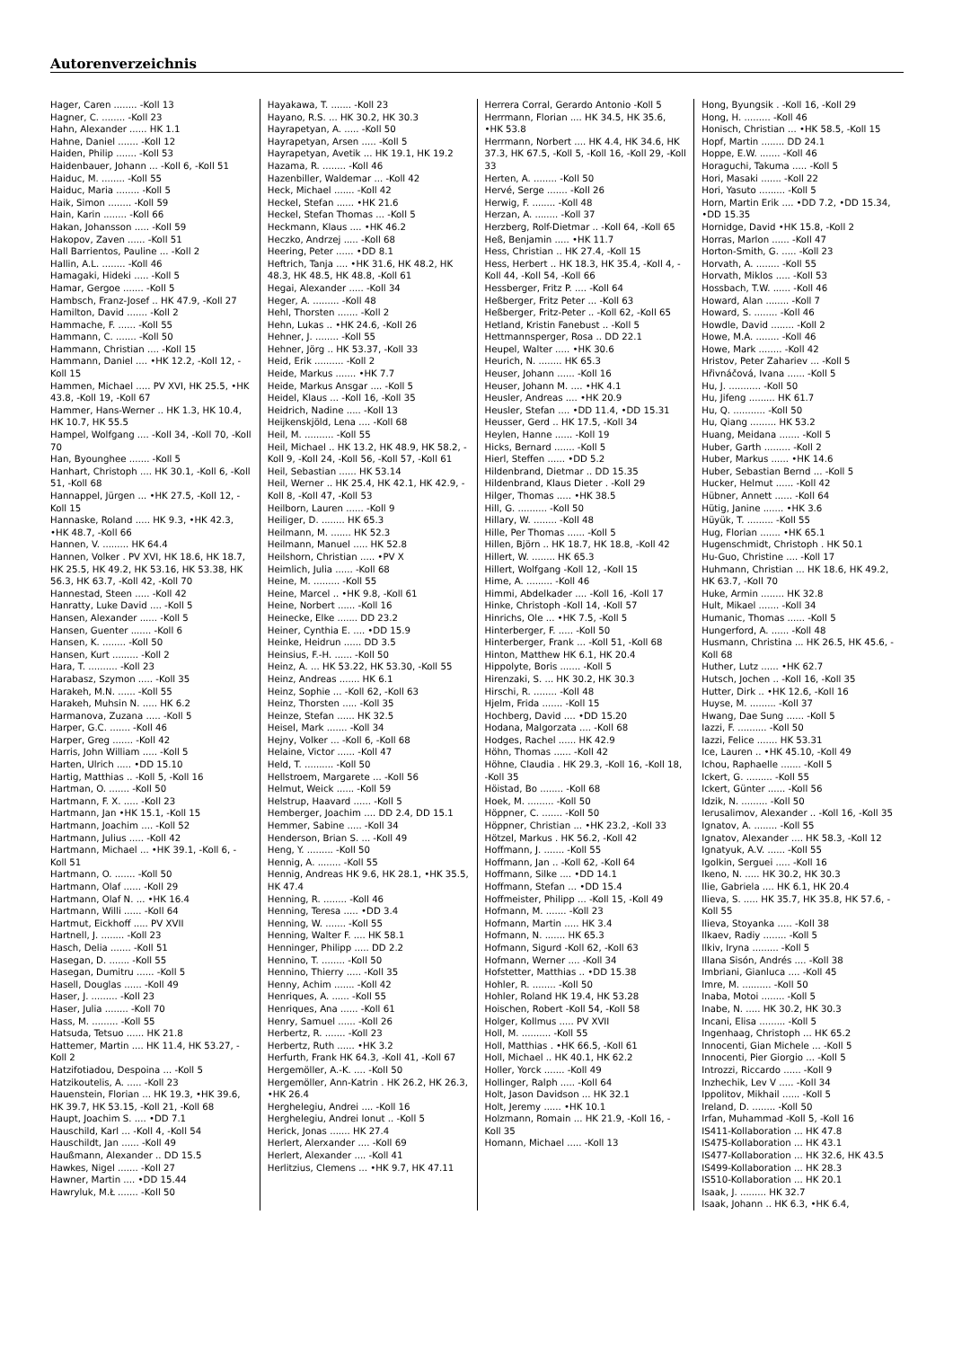Autorenverzeichnis
Hager, Caren ........ -Koll 13
Hagner, C. ........ -Koll 23
Hahn, Alexander ...... HK 1.1
Hahne, Daniel ....... -Koll 12
Haiden, Philip ....... -Koll 53
Haidenbauer, Johann ... -Koll 6, -Koll 51
Haiduc, M. ........ -Koll 55
Haiduc, Maria ........ -Koll 5
Haik, Simon ........ -Koll 59
Hain, Karin ........ -Koll 66
Hakan, Johansson ..... -Koll 59
Hakopov, Zaven ...... -Koll 51
Hall Barrientos, Pauline ... -Koll 2
Hallin, A.L. ........ -Koll 46
Hamagaki, Hideki ..... -Koll 5
Hamar, Gergoe ....... -Koll 5
Hambsch, Franz-Josef .. HK 47.9, -Koll 27
Hamilton, David ....... -Koll 2
Hammache, F. ...... -Koll 55
Hammann, C. ....... -Koll 50
Hammann, Christian .... -Koll 15
Hammann, Daniel .... •HK 12.2, -Koll 12, -Koll 15
Hammen, Michael ..... PV XVI, HK 25.5, •HK 43.8, -Koll 19, -Koll 67
Hammer, Hans-Werner .. HK 1.3, HK 10.4, HK 10.7, HK 55.5
Hampel, Wolfgang .... -Koll 34, -Koll 70, -Koll 70
Han, Byounghee ....... -Koll 5
Hanhart, Christoph .... HK 30.1, -Koll 6, -Koll 51, -Koll 68
Hannappel, Jürgen ... •HK 27.5, -Koll 12, -Koll 15
Hannaske, Roland ..... HK 9.3, •HK 42.3, •HK 48.7, -Koll 66
Hannen, V. ......... HK 64.4
Hannen, Volker . PV XVI, HK 18.6, HK 18.7, HK 25.5, HK 49.2, HK 53.16, HK 53.38, HK 56.3, HK 63.7, -Koll 42, -Koll 70
Hannestad, Steen ..... -Koll 42
Hanratty, Luke David .... -Koll 5
Hansen, Alexander ...... -Koll 5
Hansen, Guenter ....... -Koll 6
Hansen, K. ........ -Koll 50
Hansen, Kurt ......... -Koll 2
Hara, T. .......... -Koll 23
Harabasz, Szymon ..... -Koll 35
Harakeh, M.N. ...... -Koll 55
Harakeh, Muhsin N. ..... HK 6.2
Harmanova, Zuzana ..... -Koll 5
Harper, G.C. ....... -Koll 46
Harper, Greg ....... -Koll 42
Harris, John William ..... -Koll 5
Harten, Ulrich ..... •DD 15.10
Hartig, Matthias .. -Koll 5, -Koll 16
Hartman, O. ....... -Koll 50
Hartmann, F. X. ..... -Koll 23
Hartmann, Jan •HK 15.1, -Koll 15
Hartmann, Joachim .... -Koll 52
Hartmann, Julius ..... -Koll 42
Hartmann, Michael ... •HK 39.1, -Koll 6, -Koll 51
Hartmann, O. ....... -Koll 50
Hartmann, Olaf ...... -Koll 29
Hartmann, Olaf N. ... •HK 16.4
Hartmann, Willi ...... -Koll 64
Hartmut, Eickhoff ..... PV XVII
Hartnell, J. ........ -Koll 23
Hasch, Delia ....... -Koll 51
Hasegan, D. ....... -Koll 55
Hasegan, Dumitru ...... -Koll 5
Hasell, Douglas ...... -Koll 49
Haser, J. ......... -Koll 23
Haser, Julia ........ -Koll 70
Hass, M. ......... -Koll 55
Hatsuda, Tetsuo ...... HK 21.8
Hattemer, Martin .... HK 11.4, HK 53.27, -Koll 2
Hatzifotiadou, Despoina ... -Koll 5
Hatzikoutelis, A. ..... -Koll 23
Hauenstein, Florian ... HK 19.3, •HK 39.6, HK 39.7, HK 53.15, -Koll 21, -Koll 68
Haupt, Joachim S. .... •DD 7.1
Hauschild, Karl ... -Koll 4, -Koll 54
Hauschildt, Jan ...... -Koll 49
Haußmann, Alexander .. DD 15.5
Hawkes, Nigel ....... -Koll 27
Hawner, Martin .... •DD 15.44
Hawryluk, M.Ł ....... -Koll 50
Hayakawa, T. ....... -Koll 23
Hayano, R.S. ... HK 30.2, HK 30.3
Hayrapetyan, A. ..... -Koll 50
Hayrapetyan, Arsen ..... -Koll 5
Hayrapetyan, Avetik ... HK 19.1, HK 19.2
Hazama, R. ........ -Koll 46
Hazenbiller, Waldemar ... -Koll 42
Heck, Michael ....... -Koll 42
Heckel, Stefan ...... •HK 21.6
Heckel, Stefan Thomas ... -Koll 5
Heckmann, Klaus .... •HK 46.2
Heczko, Andrzej ..... -Koll 68
Heering, Peter ...... •DD 8.1
Heftrich, Tanja .... •HK 31.6, HK 48.2, HK 48.3, HK 48.5, HK 48.8, -Koll 61
Hegai, Alexander ..... -Koll 34
Heger, A. ......... -Koll 48
Hehl, Thorsten ....... -Koll 2
Hehn, Lukas .. •HK 24.6, -Koll 26
Hehner, J. ........ -Koll 55
Hehner, Jörg .. HK 53.37, -Koll 33
Heid, Erik .......... -Koll 2
Heide, Markus ....... •HK 7.7
Heide, Markus Ansgar .... -Koll 5
Heidel, Klaus ... -Koll 16, -Koll 35
Heidrich, Nadine ..... -Koll 13
Heijkenskjöld, Lena .... -Koll 68
Heil, M. .......... -Koll 55
Heil, Michael .. HK 13.2, HK 48.9, HK 58.2, -Koll 9, -Koll 24, -Koll 56, -Koll 57, -Koll 61
Heil, Sebastian ...... HK 53.14
Heil, Werner .. HK 25.4, HK 42.1, HK 42.9, -Koll 8, -Koll 47, -Koll 53
Heilborn, Lauren ...... -Koll 9
Heiliger, D. ........ HK 65.3
Heilmann, M. ....... HK 52.3
Heilmann, Manuel ..... HK 52.8
Heilshorn, Christian ..... •PV X
Heimlich, Julia ...... -Koll 68
Heine, M. ......... -Koll 55
Heine, Marcel .. •HK 9.8, -Koll 61
Heine, Norbert ...... -Koll 16
Heinecke, Elke ....... DD 23.2
Heiner, Cynthia E. .... •DD 15.9
Heinke, Heidrun ...... DD 3.5
Heinsius, F.-H. ...... -Koll 50
Heinz, A. ... HK 53.22, HK 53.30, -Koll 55
Heinz, Andreas ....... HK 6.1
Heinz, Sophie ... -Koll 62, -Koll 63
Heinz, Thorsten ..... -Koll 35
Heinze, Stefan ...... HK 32.5
Heisel, Mark ....... -Koll 34
Hejny, Volker ... -Koll 6, -Koll 68
Helaine, Victor ...... -Koll 47
Held, T. .......... -Koll 50
Hellstroem, Margarete ... -Koll 56
Helmut, Weick ...... -Koll 59
Helstrup, Haavard ...... -Koll 5
Hemberger, Joachim .... DD 2.4, DD 15.1
Hemmer, Sabine ..... -Koll 34
Henderson, Brian S. ... -Koll 49
Heng, Y. ......... -Koll 50
Hennig, A. ........ -Koll 55
Hennig, Andreas HK 9.6, HK 28.1, •HK 35.5, HK 47.4
Henning, R. ........ -Koll 46
Henning, Teresa ..... •DD 3.4
Henning, W. ....... -Koll 55
Henning, Walter F. .... HK 58.1
Henninger, Philipp ..... DD 2.2
Hennino, T. ........ -Koll 50
Hennino, Thierry ..... -Koll 35
Henny, Achim ....... -Koll 42
Henriques, A. ...... -Koll 55
Henriques, Ana ...... -Koll 61
Henry, Samuel ...... -Koll 26
Herbertz, R. ....... -Koll 23
Herbertz, Ruth ...... •HK 3.2
Herfurth, Frank HK 64.3, -Koll 41, -Koll 67
Hergemöller, A.-K. .... -Koll 50
Hergemöller, Ann-Katrin . HK 26.2, HK 26.3, •HK 26.4
Herghelegiu, Andrei .... -Koll 16
Herghelegiu, Andrei Ionut .. -Koll 5
Herick, Jonas ....... HK 27.4
Herlert, Alerxander .... -Koll 69
Herlert, Alexander .... -Koll 41
Herlitzius, Clemens ... •HK 9.7, HK 47.11
Herrera Corral, Gerardo Antonio -Koll 5
Herrmann, Florian .... HK 34.5, HK 35.6, •HK 53.8
Herrmann, Norbert .... HK 4.4, HK 34.6, HK 37.3, HK 67.5, -Koll 5, -Koll 16, -Koll 29, -Koll 33
Herten, A. ........ -Koll 50
Hervé, Serge ....... -Koll 26
Herwig, F. ........ -Koll 48
Herzan, A. ........ -Koll 37
Herzberg, Rolf-Dietmar .. -Koll 64, -Koll 65
Heß, Benjamin ..... •HK 11.7
Hess, Christian .. HK 27.4, -Koll 15
Hess, Herbert .. HK 18.3, HK 35.4, -Koll 4, -Koll 44, -Koll 54, -Koll 66
Hessberger, Fritz P. .... -Koll 64
Heßberger, Fritz Peter ... -Koll 63
Heßberger, Fritz-Peter .. -Koll 62, -Koll 65
Hetland, Kristin Fanebust .. -Koll 5
Hettmannsperger, Rosa .. DD 22.1
Heupel, Walter ..... •HK 30.6
Heurich, N. ........ HK 65.3
Heuser, Johann ...... -Koll 16
Heuser, Johann M. .... •HK 4.1
Heusler, Andreas .... •HK 20.9
Heusler, Stefan .... •DD 11.4, •DD 15.31
Heusser, Gerd .. HK 17.5, -Koll 34
Heylen, Hanne ...... -Koll 19
Hicks, Bernard ....... -Koll 5
Hierl, Steffen ...... •DD 5.2
Hildenbrand, Dietmar .. DD 15.35
Hildenbrand, Klaus Dieter . -Koll 29
Hilger, Thomas ..... •HK 38.5
Hill, G. .......... -Koll 50
Hillary, W. ........ -Koll 48
Hille, Per Thomas ...... -Koll 5
Hillen, Björn .. HK 18.7, HK 18.8, -Koll 42
Hillert, W. ........ HK 65.3
Hillert, Wolfgang -Koll 12, -Koll 15
Hime, A. ......... -Koll 46
Himmi, Abdelkader .... -Koll 16, -Koll 17
Hinke, Christoph -Koll 14, -Koll 57
Hinrichs, Ole ... •HK 7.5, -Koll 5
Hinterberger, F. ..... -Koll 50
Hinterberger, Frank ... -Koll 51, -Koll 68
Hinton, Matthew HK 6.1, HK 20.4
Hippolyte, Boris ....... -Koll 5
Hirenzaki, S. ... HK 30.2, HK 30.3
Hirschi, R. ........ -Koll 48
Hjelm, Frida ....... -Koll 15
Hochberg, David .... •DD 15.20
Hodana, Malgorzata .... -Koll 68
Hodges, Rachel ...... HK 42.9
Höhn, Thomas ...... -Koll 42
Höhne, Claudia . HK 29.3, -Koll 16, -Koll 18, -Koll 35
Höistad, Bo ........ -Koll 68
Hoek, M. ......... -Koll 50
Höppner, C. ....... -Koll 50
Höppner, Christian ... •HK 23.2, -Koll 33
Hötzel, Markus . HK 56.2, -Koll 42
Hoffmann, J. ....... -Koll 55
Hoffmann, Jan .. -Koll 62, -Koll 64
Hoffmann, Silke .... •DD 14.1
Hoffmann, Stefan ... •DD 15.4
Hoffmeister, Philipp ... -Koll 15, -Koll 49
Hofmann, M. ....... -Koll 23
Hofmann, Martin ..... HK 3.4
Hofmann, N. ....... HK 65.3
Hofmann, Sigurd -Koll 62, -Koll 63
Hofmann, Werner .... -Koll 34
Hofstetter, Matthias .. •DD 15.38
Hohler, R. ........ -Koll 50
Hohler, Roland HK 19.4, HK 53.28
Hoischen, Robert -Koll 54, -Koll 58
Holger, Kollmus ..... PV XVII
Holl, M. .......... -Koll 55
Holl, Matthias . •HK 66.5, -Koll 61
Holl, Michael .. HK 40.1, HK 62.2
Holler, Yorck ....... -Koll 49
Hollinger, Ralph ..... -Koll 64
Holt, Jason Davidson ... HK 32.1
Holt, Jeremy ...... •HK 10.1
Holzmann, Romain ... HK 21.9, -Koll 16, -Koll 35
Homann, Michael ..... -Koll 13
Hong, Byungsik . -Koll 16, -Koll 29
Hong, H. ......... -Koll 46
Honisch, Christian ... •HK 58.5, -Koll 15
Hopf, Martin ........ DD 24.1
Hoppe, E.W. ....... -Koll 46
Horaguchi, Takuma ..... -Koll 5
Hori, Masaki ....... -Koll 22
Hori, Yasuto ......... -Koll 5
Horn, Martin Erik .... •DD 7.2, •DD 15.34, •DD 15.35
Hornidge, David •HK 15.8, -Koll 2
Horras, Marlon ...... -Koll 47
Horton-Smith, G. ..... -Koll 23
Horvath, A. ........ -Koll 55
Horvath, Miklos ..... -Koll 53
Hossbach, T.W. ...... -Koll 46
Howard, Alan ........ -Koll 7
Howard, S. ........ -Koll 46
Howdle, David ........ -Koll 2
Howe, M.A. ........ -Koll 46
Howe, Mark ........ -Koll 42
Hristov, Peter Zahariev ... -Koll 5
Hřivnáčová, Ivana ...... -Koll 5
Hu, J. ........... -Koll 50
Hu, Jifeng ......... HK 61.7
Hu, Q. ........... -Koll 50
Hu, Qiang ......... HK 53.2
Huang, Meidana ....... -Koll 5
Huber, Garth ......... -Koll 2
Huber, Markus ...... •HK 14.6
Huber, Sebastian Bernd ... -Koll 5
Hucker, Helmut ...... -Koll 42
Hübner, Annett ...... -Koll 64
Hütig, Janine ....... •HK 3.6
Hüyük, T. ......... -Koll 55
Hug, Florian ....... •HK 65.1
Hugenschmidt, Christoph . HK 50.1
Hu-Guo, Christine .... -Koll 17
Huhmann, Christian ... HK 18.6, HK 49.2, HK 63.7, -Koll 70
Huke, Armin ........ HK 32.8
Hult, Mikael ....... -Koll 34
Humanic, Thomas ...... -Koll 5
Hungerford, A. ...... -Koll 48
Husmann, Christina ... HK 26.5, HK 45.6, -Koll 68
Huther, Lutz ...... •HK 62.7
Hutsch, Jochen .. -Koll 16, -Koll 35
Hutter, Dirk .. •HK 12.6, -Koll 16
Huyse, M. ......... -Koll 37
Hwang, Dae Sung ...... -Koll 5
Iazzi, F. .......... -Koll 50
Iazzi, Felice ....... HK 53.31
Ice, Lauren .. •HK 45.10, -Koll 49
Ichou, Raphaelle ....... -Koll 5
Ickert, G. ......... -Koll 55
Ickert, Günter ...... -Koll 56
Idzik, N. ......... -Koll 50
Ierusalimov, Alexander .. -Koll 16, -Koll 35
Ignatov, A. ........ -Koll 55
Ignatov, Alexander .... HK 58.3, -Koll 12
Ignatyuk, A.V. ...... -Koll 55
Igolkin, Serguei ..... -Koll 16
Ikeno, N. ..... HK 30.2, HK 30.3
Ilie, Gabriela .... HK 6.1, HK 20.4
Ilieva, S. ..... HK 35.7, HK 35.8, HK 57.6, -Koll 55
Ilieva, Stoyanka ..... -Koll 38
Ilkaev, Radiy ........ -Koll 5
Ilkiv, Iryna ......... -Koll 5
Illana Sisón, Andrés .... -Koll 38
Imbriani, Gianluca .... -Koll 45
Imre, M. .......... -Koll 50
Inaba, Motoi ........ -Koll 5
Inabe, N. ..... HK 30.2, HK 30.3
Incani, Elisa ......... -Koll 5
Ingenhaag, Christoph ... HK 65.2
Innocenti, Gian Michele ... -Koll 5
Innocenti, Pier Giorgio ... -Koll 5
Introzzi, Riccardo ...... -Koll 9
Inzhechik, Lev V ..... -Koll 34
Ippolitov, Mikhail ...... -Koll 5
Ireland, D. ........ -Koll 50
Irfan, Muhammad -Koll 5, -Koll 16
IS411-Kollaboration ... HK 47.8
IS475-Kollaboration ... HK 43.1
IS477-Kollaboration ... HK 32.6, HK 43.5
IS499-Kollaboration ... HK 28.3
IS510-Kollaboration ... HK 20.1
Isaak, J. ......... HK 32.7
Isaak, Johann .. HK 6.3, •HK 6.4,